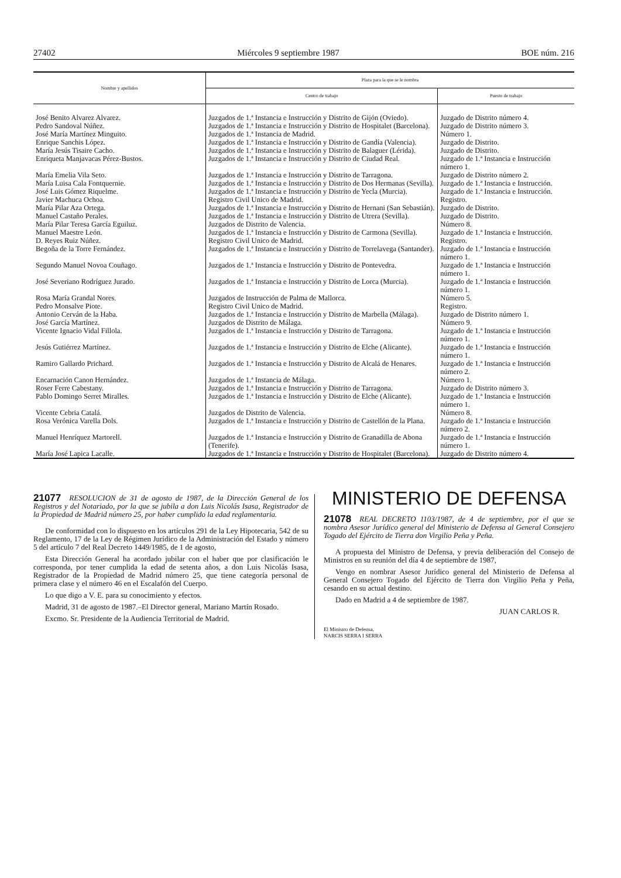27402 Miércoles 9 septiembre 1987 BOE núm. 216
| Nombre y apellidos | Plaza para la que se le nombra | |
| --- | --- | --- |
| | Centro de trabajo | Puesto de trabajo |
| José Benito Alvarez Alvarez. | Juzgados de 1.ª Instancia e Instrucción y Distrito de Gijón (Oviedo). | Juzgado de Distrito número 4. |
| Pedro Sandoval Núñez. | Juzgados de 1.ª Instancia e Instrucción y Distrito de Hospitalet (Barcelona). | Juzgado de Distrito número 3. |
| José María Martínez Minguito. | Juzgados de 1.ª Instancia de Madrid. | Número 1. |
| Enrique Sanchis López. | Juzgados de 1.ª Instancia e Instrucción y Distrito de Gandía (Valencia). | Juzgado de Distrito. |
| María Jesús Tisaire Cacho. | Juzgados de 1.ª Instancia e Instrucción y Distrito de Balaguer (Lérida). | Juzgado de Distrito. |
| Enriqueta Manjavacas Pérez-Bustos. | Juzgados de 1.ª Instancia e Instrucción y Distrito de Ciudad Real. | Juzgado de 1.ª Instancia e Instrucción número 1. |
| María Emelia Vila Seto. | Juzgados de 1.ª Instancia e Instrucción y Distrito de Tarragona. | Juzgado de Distrito número 2. |
| María Luisa Cala Fontquernie. | Juzgados de 1.ª Instancia e Instrucción y Distrito de Dos Hermanas (Sevilla). | Juzgado de 1.ª Instancia e Instrucción. |
| José Luis Gómez Riquelme. | Juzgados de 1.ª Instancia e Instrucción y Distrito de Yecla (Murcia). | Juzgado de 1.ª Instancia e Instrucción. |
| Javier Machuca Ochoa. | Registro Civil Unico de Madrid. | Registro. |
| María Pilar Aza Ortega. | Juzgados de 1.ª Instancia e Instrucción y Distrito de Hernani (San Sebastián). | Juzgado de Distrito. |
| Manuel Castaño Perales. | Juzgados de 1.ª Instancia e Instrucción y Distrito de Utrera (Sevilla). | Juzgado de Distrito. |
| María Pilar Teresa García Eguiluz. | Juzgados de Distrito de Valencia. | Número 8. |
| Manuel Maestre León. | Juzgados de 1.ª Instancia e Instrucción y Distrito de Carmona (Sevilla). | Juzgado de 1.ª Instancia e Instrucción. |
| D. Reyes Ruiz Núñez. | Registro Civil Unico de Madrid. | Registro. |
| Begoña de la Torre Fernández. | Juzgados de 1.ª Instancia e Instrucción y Distrito de Torrelavega (Santander). | Juzgado de 1.ª Instancia e Instrucción número 1. |
| Segundo Manuel Novoa Couñago. | Juzgados de 1.ª Instancia e Instrucción y Distrito de Pontevedra. | Juzgado de 1.ª Instancia e Instrucción número 1. |
| José Severiano Rodríguez Jurado. | Juzgados de 1.ª Instancia e Instrucción y Distrito de Lorca (Murcia). | Juzgado de 1.ª Instancia e Instrucción número 1. |
| Rosa María Grandal Nores. | Juzgados de Instrucción de Palma de Mallorca. | Número 5. |
| Pedro Monsalve Piote. | Registro Civil Unico de Madrid. | Registro. |
| Antonio Cerván de la Haba. | Juzgados de 1.ª Instancia e Instrucción y Distrito de Marbella (Málaga). | Juzgado de Distrito número 1. |
| José García Martínez. | Juzgados de Distrito de Málaga. | Número 9. |
| Vicente Ignacio Vidal Fillola. | Juzgados de 1.ª Instancia e Instrucción y Distrito de Tarragona. | Juzgado de 1.ª Instancia e Instrucción número 1. |
| Jesús Gutiérrez Martínez. | Juzgados de 1.ª Instancia e Instrucción y Distrito de Elche (Alicante). | Juzgado de 1.ª Instancia e Instrucción número 1. |
| Ramiro Gallardo Prichard. | Juzgados de 1.ª Instancia e Instrucción y Distrito de Alcalá de Henares. | Juzgado de 1.ª Instancia e Instrucción número 2. |
| Encarnación Canon Hernández. | Juzgados de 1.ª Instancia de Málaga. | Número 1. |
| Roser Ferre Cabestany. | Juzgados de 1.ª Instancia e Instrucción y Distrito de Tarragona. | Juzgado de Distrito número 3. |
| Pablo Domingo Serret Miralles. | Juzgados de 1.ª Instancia e Instrucción y Distrito de Elche (Alicante). | Juzgado de 1.ª Instancia e Instrucción número 1. |
| Vicente Cebria Catalá. | Juzgados de Distrito de Valencia. | Número 8. |
| Rosa Verónica Varella Dols. | Juzgados de 1.ª Instancia e Instrucción y Distrito de Castellón de la Plana. | Juzgado de 1.ª Instancia e Instrucción número 2. |
| Manuel Henríquez Martorell. | Juzgados de 1.ª Instancia e Instrucción y Distrito de Granadilla de Abona (Tenerife). | Juzgado de 1.ª Instancia e Instrucción número 1. |
| María José Lapica Lacalle. | Juzgados de 1.ª Instancia e Instrucción y Distrito de Hospitalet (Barcelona). | Juzgado de Distrito número 4. |
21077
RESOLUCION de 31 de agosto de 1987, de la Dirección General de los Registros y del Notariado, por la que se jubila a don Luis Nicolás Isasa, Registrador de la Propiedad de Madrid número 25, por haber cumplido la edad reglamentaria.
De conformidad con lo dispuesto en los artículos 291 de la Ley Hipotecaria, 542 de su Reglamento, 17 de la Ley de Régimen Jurídico de la Administración del Estado y número 5 del artículo 7 del Real Decreto 1449/1985, de 1 de agosto,
Esta Dirección General ha acordado jubilar con el haber que por clasificación le corresponda, por tener cumplida la edad de setenta años, a don Luis Nicolás Isasa, Registrador de la Propiedad de Madrid número 25, que tiene categoría personal de primera clase y el número 46 en el Escalafón del Cuerpo.
Lo que digo a V. E. para su conocimiento y efectos.
Madrid, 31 de agosto de 1987.–El Director general, Mariano Martín Rosado.
Excmo. Sr. Presidente de la Audiencia Territorial de Madrid.
MINISTERIO DE DEFENSA
21078
REAL DECRETO 1103/1987, de 4 de septiembre, por el que se nombra Asesor Jurídico general del Ministerio de Defensa al General Consejero Togado del Ejército de Tierra don Virgilio Peña y Peña.
A propuesta del Ministro de Defensa, y previa deliberación del Consejo de Ministros en su reunión del día 4 de septiembre de 1987,
Vengo en nombrar Asesor Jurídico general del Ministerio de Defensa al General Consejero Togado del Ejército de Tierra don Virgilio Peña y Peña, cesando en su actual destino.
Dado en Madrid a 4 de septiembre de 1987.
JUAN CARLOS R.
El Ministro de Defensa,
NARCIS SERRA I SERRA